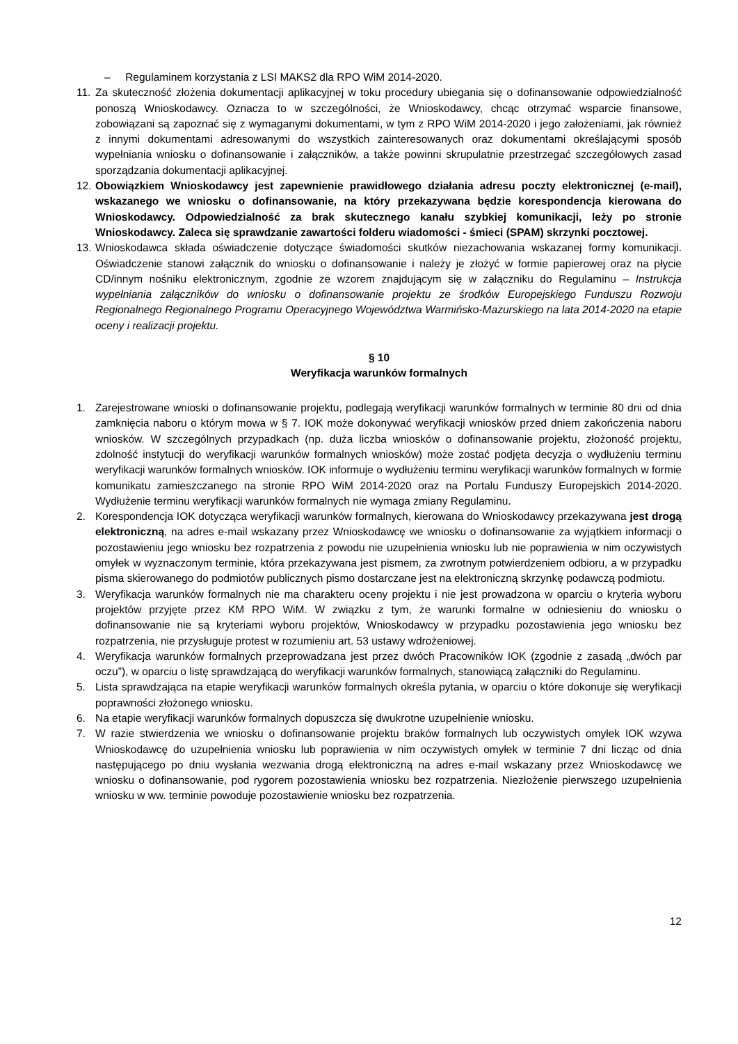– Regulaminem korzystania z LSI MAKS2 dla RPO WiM 2014-2020.
11.
Za skuteczność złożenia dokumentacji aplikacyjnej w toku procedury ubiegania się o dofinansowanie odpowiedzialność ponoszą Wnioskodawcy. Oznacza to w szczególności, że Wnioskodawcy, chcąc otrzymać wsparcie finansowe, zobowiązani są zapoznać się z wymaganymi dokumentami, w tym z RPO WiM 2014-2020 i jego założeniami, jak również z innymi dokumentami adresowanymi do wszystkich zainteresowanych oraz dokumentami określającymi sposób wypełniania wniosku o dofinansowanie i załączników, a także powinni skrupulatnie przestrzegać szczegółowych zasad sporządzania dokumentacji aplikacyjnej.
12.
Obowiązkiem Wnioskodawcy jest zapewnienie prawidłowego działania adresu poczty elektronicznej (e-mail), wskazanego we wniosku o dofinansowanie, na który przekazywana będzie korespondencja kierowana do Wnioskodawcy. Odpowiedzialność za brak skutecznego kanału szybkiej komunikacji, leży po stronie Wnioskodawcy. Zaleca się sprawdzanie zawartości folderu wiadomości - śmieci (SPAM) skrzynki pocztowej.
13.
Wnioskodawca składa oświadczenie dotyczące świadomości skutków niezachowania wskazanej formy komunikacji. Oświadczenie stanowi załącznik do wniosku o dofinansowanie i należy je złożyć w formie papierowej oraz na płycie CD/innym nośniku elektronicznym, zgodnie ze wzorem znajdującym się w załączniku do Regulaminu – Instrukcja wypełniania załączników do wniosku o dofinansowanie projektu ze środków Europejskiego Funduszu Rozwoju Regionalnego Regionalnego Programu Operacyjnego Województwa Warmińsko-Mazurskiego na lata 2014-2020 na etapie oceny i realizacji projektu.
§ 10
Weryfikacja warunków formalnych
1. Zarejestrowane wnioski o dofinansowanie projektu, podlegają weryfikacji warunków formalnych w terminie 80 dni od dnia zamknięcia naboru o którym mowa w § 7. IOK może dokonywać weryfikacji wniosków przed dniem zakończenia naboru wniosków. W szczególnych przypadkach (np. duża liczba wniosków o dofinansowanie projektu, złożoność projektu, zdolność instytucji do weryfikacji warunków formalnych wniosków) może zostać podjęta decyzja o wydłużeniu terminu weryfikacji warunków formalnych wniosków. IOK informuje o wydłużeniu terminu weryfikacji warunków formalnych w formie komunikatu zamieszczanego na stronie RPO WiM 2014-2020 oraz na Portalu Funduszy Europejskich 2014-2020. Wydłużenie terminu weryfikacji warunków formalnych nie wymaga zmiany Regulaminu.
2. Korespondencja IOK dotycząca weryfikacji warunków formalnych, kierowana do Wnioskodawcy przekazywana jest drogą elektroniczną, na adres e-mail wskazany przez Wnioskodawcę we wniosku o dofinansowanie za wyjątkiem informacji o pozostawieniu jego wniosku bez rozpatrzenia z powodu nie uzupełnienia wniosku lub nie poprawienia w nim oczywistych omyłek w wyznaczonym terminie, która przekazywana jest pismem, za zwrotnym potwierdzeniem odbioru, a w przypadku pisma skierowanego do podmiotów publicznych pismo dostarczane jest na elektroniczną skrzynkę podawczą podmiotu.
3. Weryfikacja warunków formalnych nie ma charakteru oceny projektu i nie jest prowadzona w oparciu o kryteria wyboru projektów przyjęte przez KM RPO WiM. W związku z tym, że warunki formalne w odniesieniu do wniosku o dofinansowanie nie są kryteriami wyboru projektów, Wnioskodawcy w przypadku pozostawienia jego wniosku bez rozpatrzenia, nie przysługuje protest w rozumieniu art. 53 ustawy wdrożeniowej.
4. Weryfikacja warunków formalnych przeprowadzana jest przez dwóch Pracowników IOK (zgodnie z zasadą „dwóch par oczu”), w oparciu o listę sprawdzającą do weryfikacji warunków formalnych, stanowiącą załączniki do Regulaminu.
5. Lista sprawdzająca na etapie weryfikacji warunków formalnych określa pytania, w oparciu o które dokonuje się weryfikacji poprawności złożonego wniosku.
6. Na etapie weryfikacji warunków formalnych dopuszcza się dwukrotne uzupełnienie wniosku.
7. W razie stwierdzenia we wniosku o dofinansowanie projektu braków formalnych lub oczywistych omyłek IOK wzywa Wnioskodawcę do uzupełnienia wniosku lub poprawienia w nim oczywistych omyłek w terminie 7 dni licząc od dnia następującego po dniu wysłania wezwania drogą elektroniczną na adres e-mail wskazany przez Wnioskodawcę we wniosku o dofinansowanie, pod rygorem pozostawienia wniosku bez rozpatrzenia. Niezłożenie pierwszego uzupełnienia wniosku w ww. terminie powoduje pozostawienie wniosku bez rozpatrzenia.
12